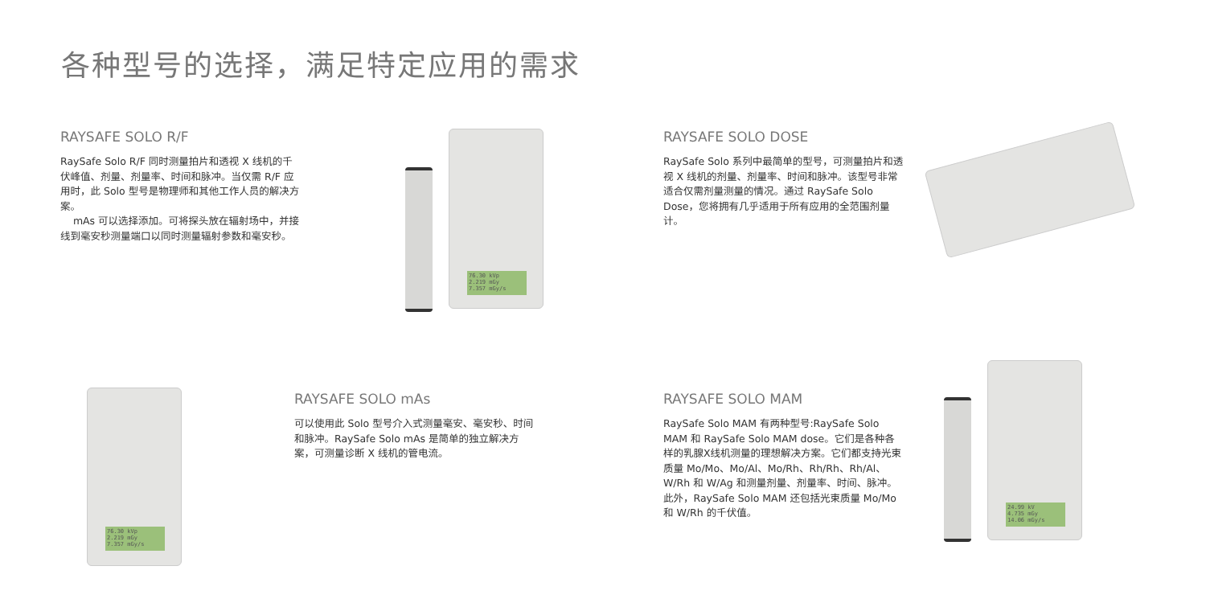各种型号的选择，满足特定应用的需求
RAYSAFE SOLO R/F
RaySafe Solo R/F 同时测量拍片和透视 X 线机的千伏峰值、剂量、剂量率、时间和脉冲。当仅需 R/F 应用时，此 Solo 型号是物理师和其他工作人员的解决方案。
mAs 可以选择添加。可将探头放在辐射场中，并接线到毫安秒测量端口以同时测量辐射参数和毫安秒。
76.30 kVp
2.219 mGy
7.357 mGy/s
RAYSAFE SOLO DOSE
RaySafe Solo 系列中最简单的型号，可测量拍片和透视 X 线机的剂量、剂量率、时间和脉冲。该型号非常适合仅需剂量测量的情况。通过 RaySafe Solo Dose，您将拥有几乎适用于所有应用的全范围剂量计。
RAYSAFE SOLO mAs
可以使用此 Solo 型号介入式测量毫安、毫安秒、时间和脉冲。RaySafe Solo mAs 是简单的独立解决方案，可测量诊断 X 线机的管电流。
76.30 kVp
2.219 mGy
7.357 mGy/s
RAYSAFE SOLO MAM
RaySafe Solo MAM 有两种型号:RaySafe Solo MAM 和 RaySafe Solo MAM dose。它们是各种各样的乳腺X线机测量的理想解决方案。它们都支持光束质量 Mo/Mo、Mo/Al、Mo/Rh、Rh/Rh、Rh/Al、W/Rh 和 W/Ag 和测量剂量、剂量率、时间、脉冲。此外，RaySafe Solo MAM 还包括光束质量 Mo/Mo 和 W/Rh 的千伏值。
24.99 kV
4.735 mGy
14.06 mGy/s